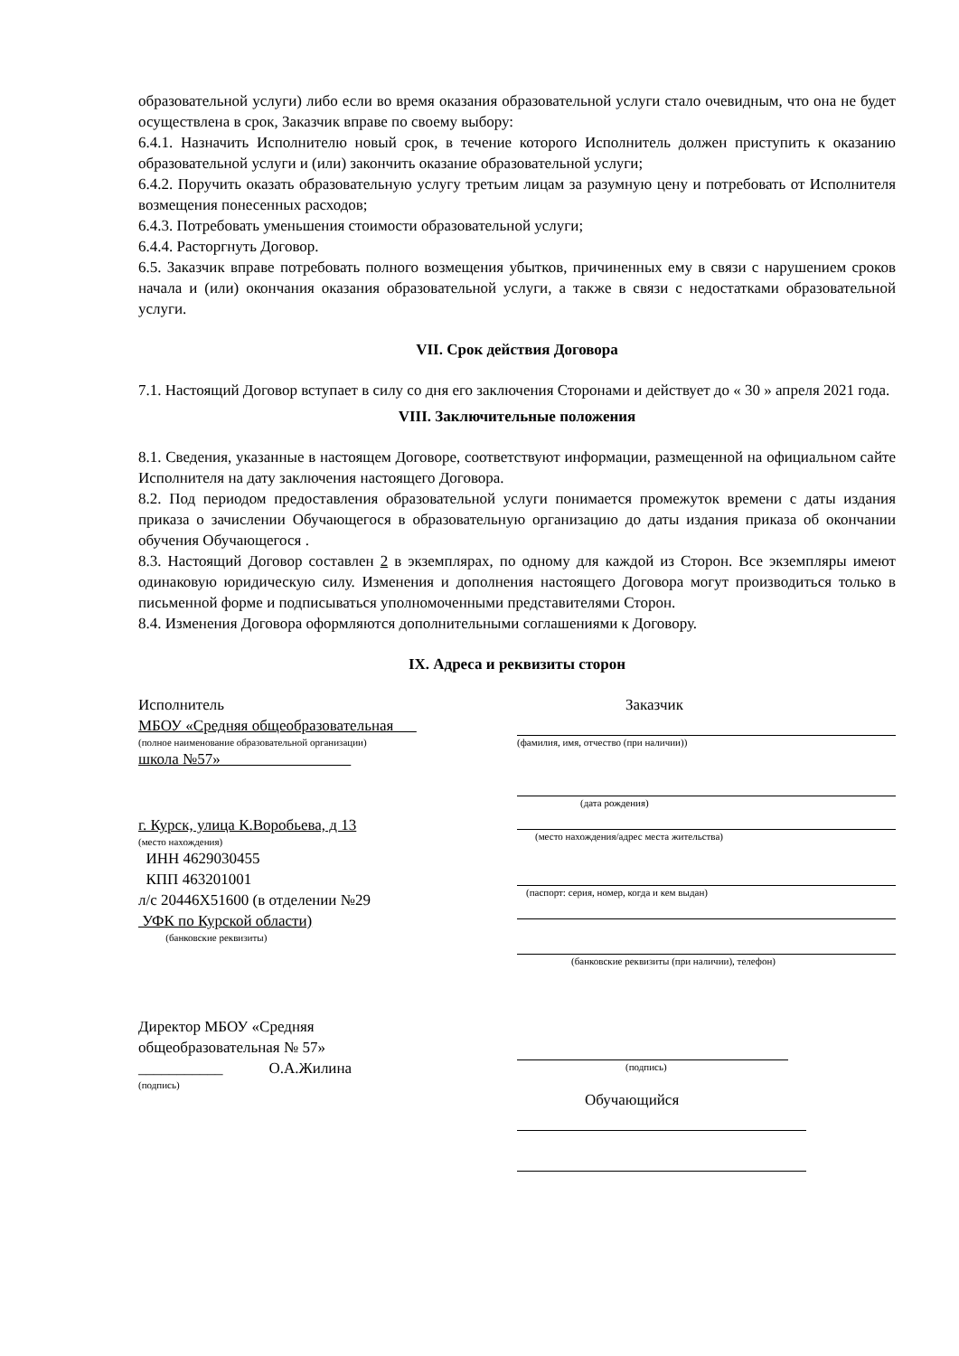образовательной услуги) либо если во время оказания образовательной услуги стало очевидным, что она не будет осуществлена в срок, Заказчик вправе по своему выбору:
6.4.1. Назначить Исполнителю новый срок, в течение которого Исполнитель должен приступить к оказанию образовательной услуги и (или) закончить оказание образовательной услуги;
6.4.2. Поручить оказать образовательную услугу третьим лицам за разумную цену и потребовать от Исполнителя возмещения понесенных расходов;
6.4.3. Потребовать уменьшения стоимости образовательной услуги;
6.4.4. Расторгнуть Договор.
6.5. Заказчик вправе потребовать полного возмещения убытков, причиненных ему в связи с нарушением сроков начала и (или) окончания оказания образовательной услуги, а также в связи с недостатками образовательной услуги.
VII. Срок действия Договора
7.1. Настоящий Договор вступает в силу со дня его заключения Сторонами и действует до « 30 » апреля 2021 года.
VIII. Заключительные положения
8.1. Сведения, указанные в настоящем Договоре, соответствуют информации, размещенной на официальном сайте Исполнителя на дату заключения настоящего Договора.
8.2. Под периодом предоставления образовательной услуги понимается промежуток времени с даты издания приказа о зачислении Обучающегося в образовательную организацию до даты издания приказа об окончании обучения Обучающегося .
8.3. Настоящий Договор составлен 2 в экземплярах, по одному для каждой из Сторон. Все экземпляры имеют одинаковую юридическую силу. Изменения и дополнения настоящего Договора могут производиться только в письменной форме и подписываться уполномоченными представителями Сторон.
8.4. Изменения Договора оформляются дополнительными соглашениями к Договору.
IX. Адреса и реквизиты сторон
Исполнитель
МБОУ «Средняя общеобразовательная
(полное наименование образовательной организации)
школа №57»
г. Курск, улица К.Воробьева, д 13
(место нахождения)
ИНН 4629030455
КПП 463201001
л/с 20446Х51600 (в отделении №29
УФК по Курской области)
(банковские реквизиты)
Директор МБОУ «Средняя
общеобразовательная № 57»
___________ О.А.Жилина
(подпись)
Заказчик
(фамилия, имя, отчество (при наличии))
(дата рождения)
(место нахождения/адрес места жительства)
(паспорт: серия, номер, когда и кем выдан)
(банковские реквизиты (при наличии), телефон)
(подпись)
Обучающийся